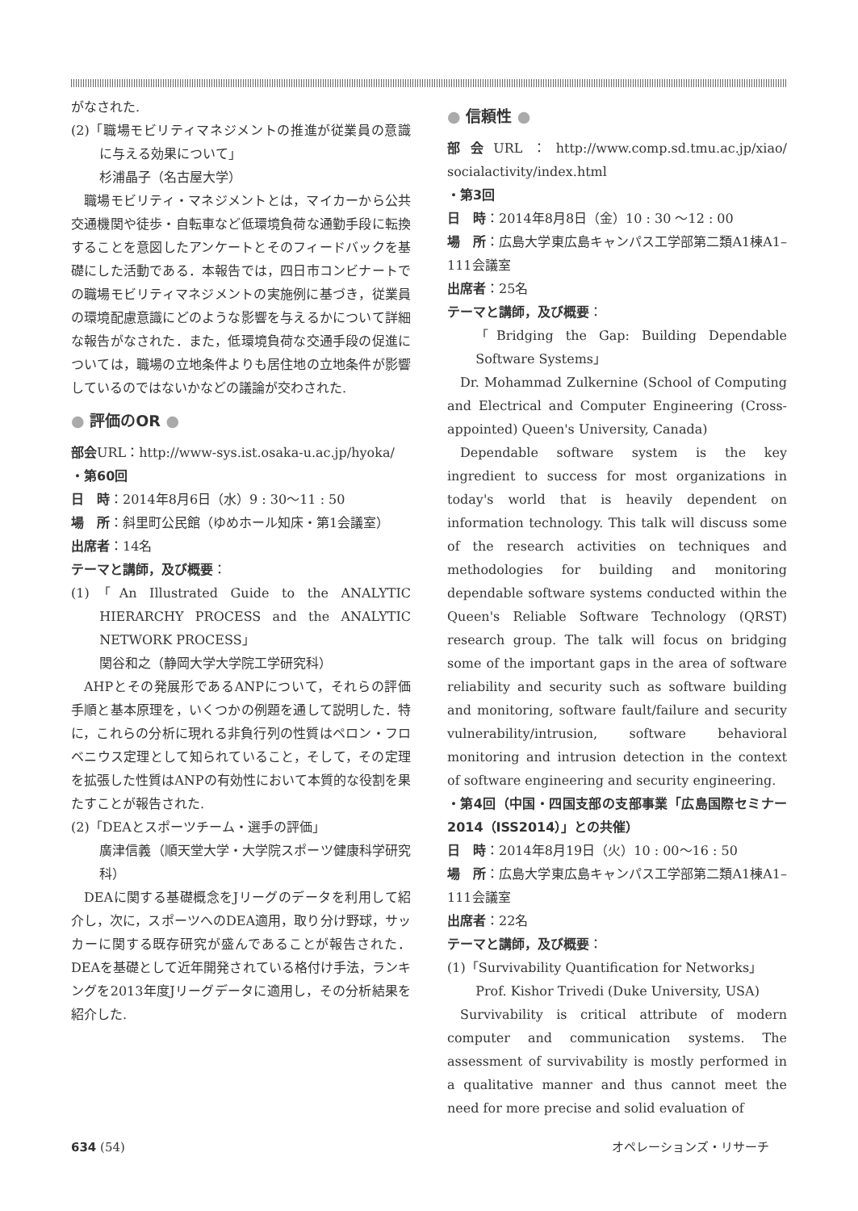がなされた.
(2)「職場モビリティマネジメントの推進が従業員の意識に与える効果について」
杉浦晶子（名古屋大学）
職場モビリティ・マネジメントとは，マイカーから公共交通機関や徒歩・自転車など低環境負荷な通勤手段に転換することを意図したアンケートとそのフィードバックを基礎にした活動である．本報告では，四日市コンビナートでの職場モビリティマネジメントの実施例に基づき，従業員の環境配慮意識にどのような影響を与えるかについて詳細な報告がなされた．また，低環境負荷な交通手段の促進については，職場の立地条件よりも居住地の立地条件が影響しているのではないかなどの議論が交わされた.
● 評価のOR ●
部会URL：http://www-sys.ist.osaka-u.ac.jp/hyoka/
・第60回
日　時：2014年8月6日（水）9 : 30〜11 : 50
場　所：斜里町公民館（ゆめホール知床・第1会議室）
出席者：14名
テーマと講師，及び概要：
(1)「An Illustrated Guide to the ANALYTIC HIERARCHY PROCESS and the ANALYTIC NETWORK PROCESS」
関谷和之（静岡大学大学院工学研究科）
AHPとその発展形であるANPについて，それらの評価手順と基本原理を，いくつかの例題を通して説明した．特に，これらの分析に現れる非負行列の性質はペロン・フロベニウス定理として知られていること，そして，その定理を拡張した性質はANPの有効性において本質的な役割を果たすことが報告された.
(2)「DEAとスポーツチーム・選手の評価」
廣津信義（順天堂大学・大学院スポーツ健康科学研究科）
DEAに関する基礎概念をJリーグのデータを利用して紹介し，次に，スポーツへのDEA適用，取り分け野球，サッカーに関する既存研究が盛んであることが報告された．DEAを基礎として近年開発されている格付け手法，ランキングを2013年度Jリーグデータに適用し，その分析結果を紹介した.
● 信頼性 ●
部会URL：http://www.comp.sd.tmu.ac.jp/xiao/ socialactivity/index.html
・第3回
日　時：2014年8月8日（金）10 : 30 〜12 : 00
場　所：広島大学東広島キャンパス工学部第二類A1棟A1–111会議室
出席者：25名
テーマと講師，及び概要：
「Bridging the Gap: Building Dependable Software Systems」
Dr. Mohammad Zulkernine (School of Computing and Electrical and Computer Engineering (Cross-appointed) Queen's University, Canada)
Dependable software system is the key ingredient to success for most organizations in today's world that is heavily dependent on information technology. This talk will discuss some of the research activities on techniques and methodologies for building and monitoring dependable software systems conducted within the Queen's Reliable Software Technology (QRST) research group. The talk will focus on bridging some of the important gaps in the area of software reliability and security such as software building and monitoring, software fault/failure and security vulnerability/intrusion, software behavioral monitoring and intrusion detection in the context of software engineering and security engineering.
・第4回（中国・四国支部の支部事業「広島国際セミナー2014（ISS2014）」との共催）
日　時：2014年8月19日（火）10 : 00〜16 : 50
場　所：広島大学東広島キャンパス工学部第二類A1棟A1–111会議室
出席者：22名
テーマと講師，及び概要：
(1)「Survivability Quantification for Networks」
Prof. Kishor Trivedi (Duke University, USA)
Survivability is critical attribute of modern computer and communication systems. The assessment of survivability is mostly performed in a qualitative manner and thus cannot meet the need for more precise and solid evaluation of
634 (54) オペレーションズ・リサーチ